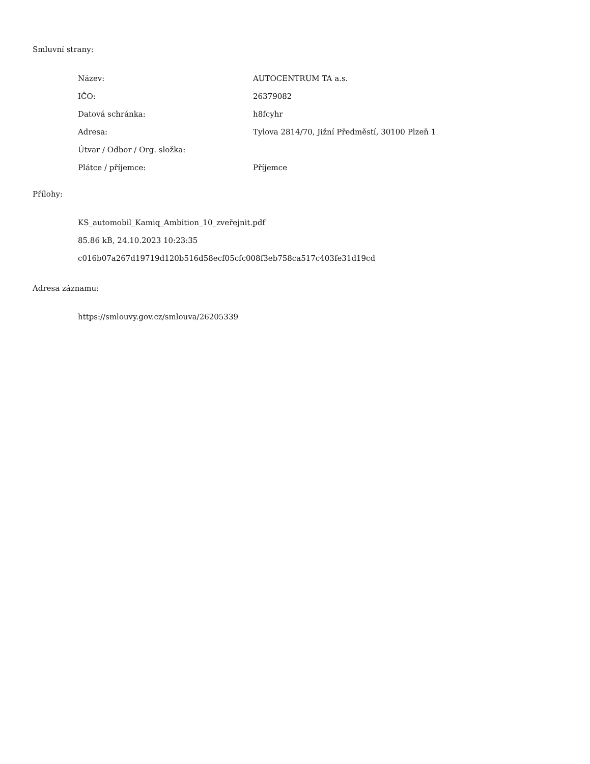Smluvní strany:
| Název: | AUTOCENTRUM TA a.s. |
| IČO: | 26379082 |
| Datová schránka: | h8fcyhr |
| Adresa: | Tylova 2814/70, Jižní Předměstí, 30100 Plzeň 1 |
| Útvar / Odbor / Org. složka: | |
| Plátce / příjemce: | Příjemce |
Přílohy:
KS_automobil_Kamiq_Ambition_10_zveřejnit.pdf
85.86 kB, 24.10.2023 10:23:35
c016b07a267d19719d120b516d58ecf05cfc008f3eb758ca517c403fe31d19cd
Adresa záznamu:
https://smlouvy.gov.cz/smlouva/26205339